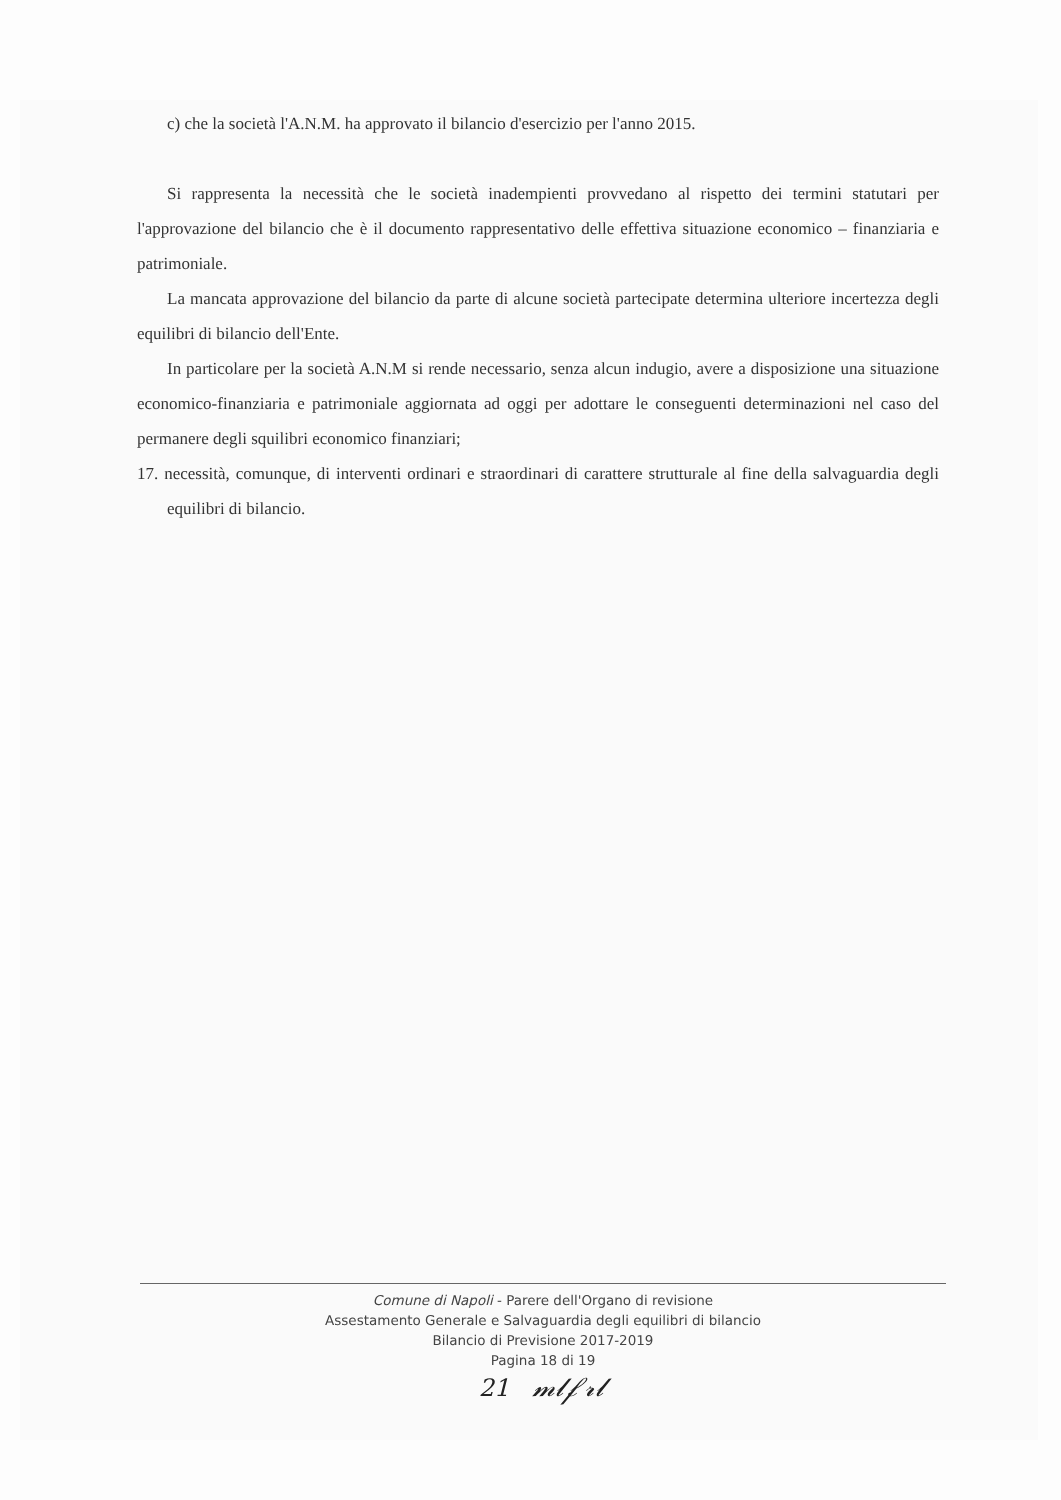c) che la società l'A.N.M. ha approvato il bilancio d'esercizio per l'anno 2015.
Si rappresenta la necessità che le società inadempienti provvedano al rispetto dei termini statutari per l'approvazione del bilancio che è il documento rappresentativo delle effettiva situazione economico – finanziaria e patrimoniale.
La mancata approvazione del bilancio da parte di alcune società partecipate determina ulteriore incertezza degli equilibri di bilancio dell'Ente.
In particolare per la società A.N.M si rende necessario, senza alcun indugio, avere a disposizione una situazione economico-finanziaria e patrimoniale aggiornata ad oggi per adottare le conseguenti determinazioni nel caso del permanere degli squilibri economico finanziari;
17. necessità, comunque, di interventi ordinari e straordinari di carattere strutturale al fine della salvaguardia degli equilibri di bilancio.
Comune di Napoli - Parere dell'Organo di revisione
Assestamento Generale e Salvaguardia degli equilibri di bilancio
Bilancio di Previsione 2017-2019
Pagina 18 di 19
21 𝓂𝓁𝒻𝓇𝓁